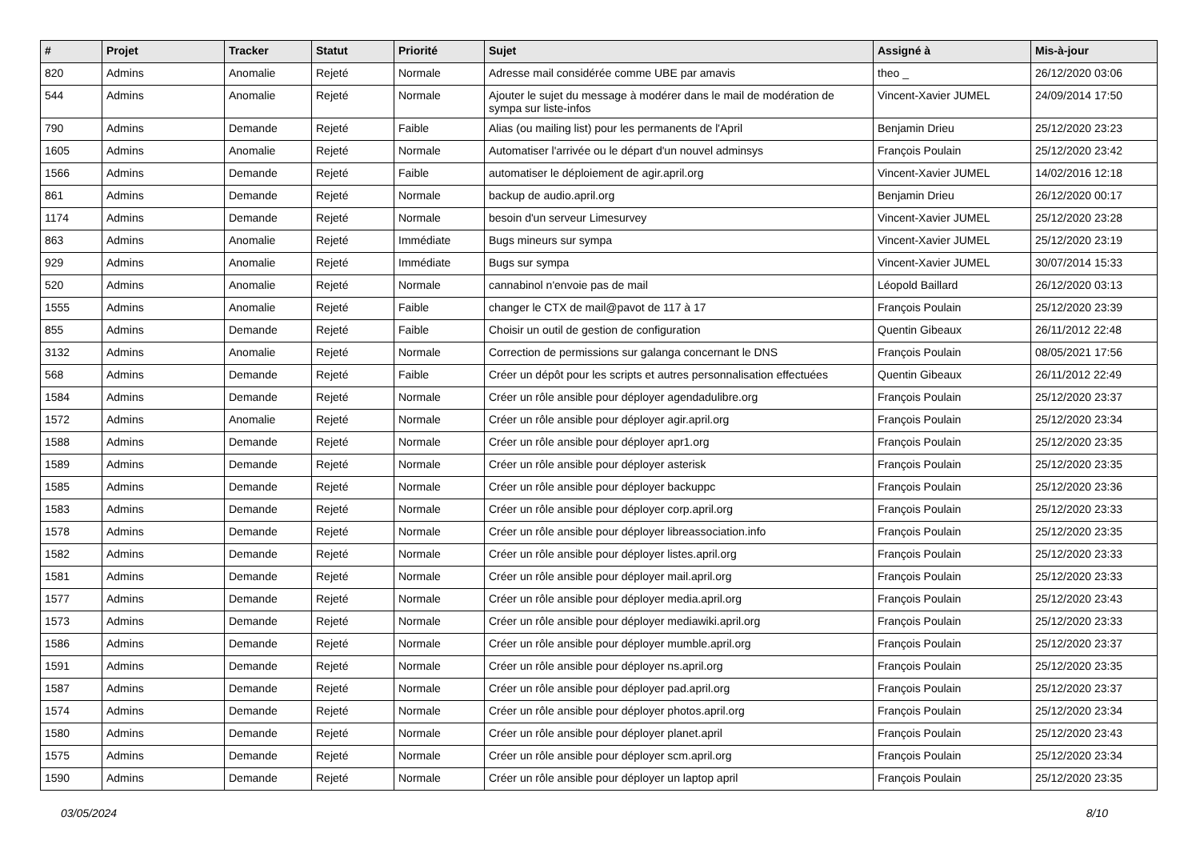| # | Projet | Tracker | Statut | Priorité | Sujet | Assigné à | Mis-à-jour |
| --- | --- | --- | --- | --- | --- | --- | --- |
| 820 | Admins | Anomalie | Rejeté | Normale | Adresse mail considérée comme UBE par amavis | theo _ | 26/12/2020 03:06 |
| 544 | Admins | Anomalie | Rejeté | Normale | Ajouter le sujet du message à modérer dans le mail de modération de sympa sur liste-infos | Vincent-Xavier JUMEL | 24/09/2014 17:50 |
| 790 | Admins | Demande | Rejeté | Faible | Alias (ou mailing list) pour les permanents de l'April | Benjamin Drieu | 25/12/2020 23:23 |
| 1605 | Admins | Anomalie | Rejeté | Normale | Automatiser l'arrivée ou le départ d'un nouvel adminsys | François Poulain | 25/12/2020 23:42 |
| 1566 | Admins | Demande | Rejeté | Faible | automatiser le déploiement de agir.april.org | Vincent-Xavier JUMEL | 14/02/2016 12:18 |
| 861 | Admins | Demande | Rejeté | Normale | backup de audio.april.org | Benjamin Drieu | 26/12/2020 00:17 |
| 1174 | Admins | Demande | Rejeté | Normale | besoin d'un serveur Limesurvey | Vincent-Xavier JUMEL | 25/12/2020 23:28 |
| 863 | Admins | Anomalie | Rejeté | Immédiate | Bugs mineurs sur sympa | Vincent-Xavier JUMEL | 25/12/2020 23:19 |
| 929 | Admins | Anomalie | Rejeté | Immédiate | Bugs sur sympa | Vincent-Xavier JUMEL | 30/07/2014 15:33 |
| 520 | Admins | Anomalie | Rejeté | Normale | cannabinol n'envoie pas de mail | Léopold Baillard | 26/12/2020 03:13 |
| 1555 | Admins | Anomalie | Rejeté | Faible | changer le CTX de mail@pavot de 117 à 17 | François Poulain | 25/12/2020 23:39 |
| 855 | Admins | Demande | Rejeté | Faible | Choisir un outil de gestion de configuration | Quentin Gibeaux | 26/11/2012 22:48 |
| 3132 | Admins | Anomalie | Rejeté | Normale | Correction de permissions sur galanga concernant le DNS | François Poulain | 08/05/2021 17:56 |
| 568 | Admins | Demande | Rejeté | Faible | Créer un dépôt pour les scripts et autres personnalisation effectuées | Quentin Gibeaux | 26/11/2012 22:49 |
| 1584 | Admins | Demande | Rejeté | Normale | Créer un rôle ansible pour déployer agendadulibre.org | François Poulain | 25/12/2020 23:37 |
| 1572 | Admins | Anomalie | Rejeté | Normale | Créer un rôle ansible pour déployer agir.april.org | François Poulain | 25/12/2020 23:34 |
| 1588 | Admins | Demande | Rejeté | Normale | Créer un rôle ansible pour déployer apr1.org | François Poulain | 25/12/2020 23:35 |
| 1589 | Admins | Demande | Rejeté | Normale | Créer un rôle ansible pour déployer asterisk | François Poulain | 25/12/2020 23:35 |
| 1585 | Admins | Demande | Rejeté | Normale | Créer un rôle ansible pour déployer backuppc | François Poulain | 25/12/2020 23:36 |
| 1583 | Admins | Demande | Rejeté | Normale | Créer un rôle ansible pour déployer corp.april.org | François Poulain | 25/12/2020 23:33 |
| 1578 | Admins | Demande | Rejeté | Normale | Créer un rôle ansible pour déployer libreassociation.info | François Poulain | 25/12/2020 23:35 |
| 1582 | Admins | Demande | Rejeté | Normale | Créer un rôle ansible pour déployer listes.april.org | François Poulain | 25/12/2020 23:33 |
| 1581 | Admins | Demande | Rejeté | Normale | Créer un rôle ansible pour déployer mail.april.org | François Poulain | 25/12/2020 23:33 |
| 1577 | Admins | Demande | Rejeté | Normale | Créer un rôle ansible pour déployer media.april.org | François Poulain | 25/12/2020 23:43 |
| 1573 | Admins | Demande | Rejeté | Normale | Créer un rôle ansible pour déployer mediawiki.april.org | François Poulain | 25/12/2020 23:33 |
| 1586 | Admins | Demande | Rejeté | Normale | Créer un rôle ansible pour déployer mumble.april.org | François Poulain | 25/12/2020 23:37 |
| 1591 | Admins | Demande | Rejeté | Normale | Créer un rôle ansible pour déployer ns.april.org | François Poulain | 25/12/2020 23:35 |
| 1587 | Admins | Demande | Rejeté | Normale | Créer un rôle ansible pour déployer pad.april.org | François Poulain | 25/12/2020 23:37 |
| 1574 | Admins | Demande | Rejeté | Normale | Créer un rôle ansible pour déployer photos.april.org | François Poulain | 25/12/2020 23:34 |
| 1580 | Admins | Demande | Rejeté | Normale | Créer un rôle ansible pour déployer planet.april | François Poulain | 25/12/2020 23:43 |
| 1575 | Admins | Demande | Rejeté | Normale | Créer un rôle ansible pour déployer scm.april.org | François Poulain | 25/12/2020 23:34 |
| 1590 | Admins | Demande | Rejeté | Normale | Créer un rôle ansible pour déployer un laptop april | François Poulain | 25/12/2020 23:35 |
03/05/2024 8/10